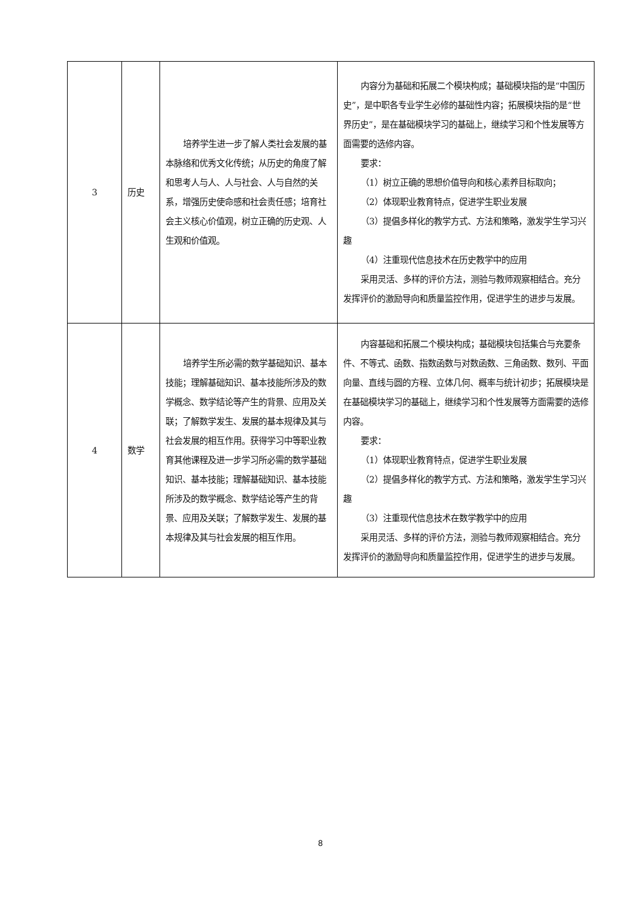| 3 | 历史 | 培养学生进一步了解人类社会发展的基本脉络和优秀文化传统；从历史的角度了解和思考人与人、人与社会、人与自然的关系，增强历史使命感和社会责任感；培育社会主义核心价值观，树立正确的历史观、人生观和价值观。 | 内容分为基础和拓展二个模块构成；基础模块指的是“中国历史”，是中职各专业学生必修的基础性内容；拓展模块指的是“世界历史”，是在基础模块学习的基础上，继续学习和个性发展等方面需要的选修内容。 要求： （1）树立正确的思想价值导向和核心素养目标取向； （2）体现职业教育特点，促进学生职业发展 （3）提倡多样化的教学方式、方法和策略，激发学生学习兴趣 （4）注重现代信息技术在历史教学中的应用 采用灵活、多样的评价方法，测验与教师观察相结合。充分发挥评价的激励导向和质量监控作用，促进学生的进步与发展。 |
| 4 | 数学 | 培养学生所必需的数学基础知识、基本技能；理解基础知识、基本技能所涉及的数学概念、数学结论等产生的背景、应用及关联；了解数学发生、发展的基本规律及其与社会发展的相互作用。获得学习中等职业教育其他课程及进一步学习所必需的数学基础知识、基本技能；理解基础知识、基本技能所涉及的数学概念、数学结论等产生的背景、应用及关联；了解数学发生、发展的基本规律及其与社会发展的相互作用。 | 内容基础和拓展二个模块构成；基础模块包括集合与充要条件、不等式、函数、指数函数与对数函数、三角函数、数列、平面向量、直线与圆的方程、立体几何、概率与统计初步；拓展模块是在基础模块学习的基础上，继续学习和个性发展等方面需要的选修内容。 要求： （1）体现职业教育特点，促进学生职业发展 （2）提倡多样化的教学方式、方法和策略，激发学生学习兴趣 （3）注重现代信息技术在数学教学中的应用 采用灵活、多样的评价方法，测验与教师观察相结合。充分发挥评价的激励导向和质量监控作用，促进学生的进步与发展。 |
8